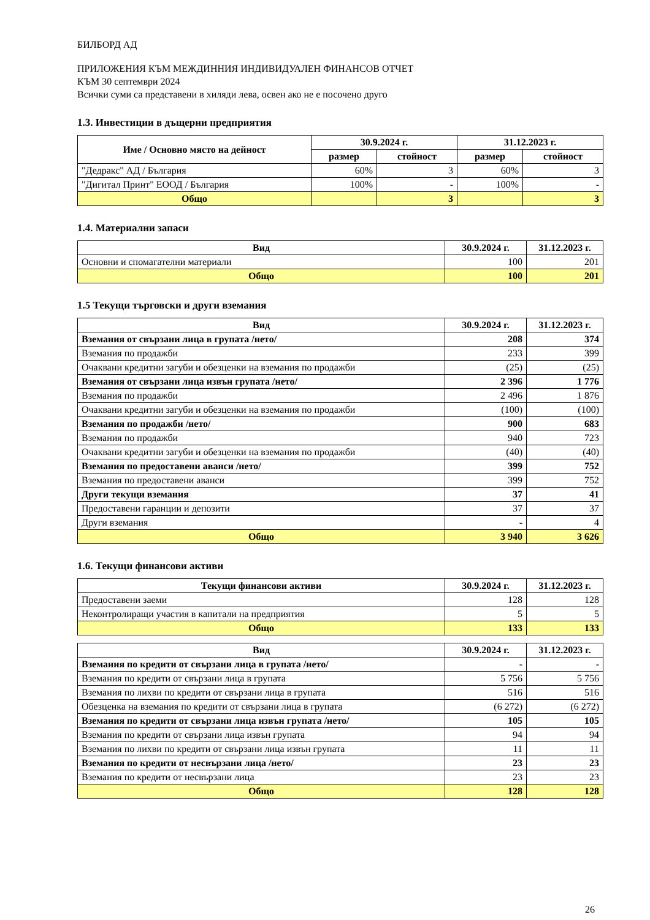БИЛБОРД АД
ПРИЛОЖЕНИЯ КЪМ МЕЖДИННИЯ ИНДИВИДУАЛЕН ФИНАНСОВ ОТЧЕТ
КЪМ 30 септември 2024
Всички суми са представени в хиляди лева, освен ако не е посочено друго
1.3. Инвестиции в дъщерни предприятия
| Име / Основно място на дейност | 30.9.2024 г. | | 31.12.2023 г. | |
| --- | --- | --- | --- | --- |
| | размер | стойност | размер | стойност |
| "Дедракс" АД / България | 60% | 3 | 60% | 3 |
| "Дигитал Принт" ЕООД / България | 100% | - | 100% | - |
| Общо | | 3 | | 3 |
1.4. Материални запаси
| Вид | 30.9.2024 г. | 31.12.2023 г. |
| --- | --- | --- |
| Основни и спомагателни материали | 100 | 201 |
| Общо | 100 | 201 |
1.5 Текущи търговски и други вземания
| Вид | 30.9.2024 г. | 31.12.2023 г. |
| --- | --- | --- |
| Вземания от свързани лица в групата /нето/ | 208 | 374 |
| Вземания по продажби | 233 | 399 |
| Очаквани кредитни загуби и обезценки на вземания по продажби | (25) | (25) |
| Вземания от свързани лица извън групата /нето/ | 2 396 | 1 776 |
| Вземания по продажби | 2 496 | 1 876 |
| Очаквани кредитни загуби и обезценки на вземания по продажби | (100) | (100) |
| Вземания по продажби /нето/ | 900 | 683 |
| Вземания по продажби | 940 | 723 |
| Очаквани кредитни загуби и обезценки на вземания по продажби | (40) | (40) |
| Вземания по предоставени аванси /нето/ | 399 | 752 |
| Вземания по предоставени аванси | 399 | 752 |
| Други текущи вземания | 37 | 41 |
| Предоставени гаранции и депозити | 37 | 37 |
| Други вземания | - | 4 |
| Общо | 3 940 | 3 626 |
1.6. Текущи финансови активи
| Текущи финансови активи | 30.9.2024 г. | 31.12.2023 г. |
| --- | --- | --- |
| Предоставени заеми | 128 | 128 |
| Неконтролиращи участия в капитали на предприятия | 5 | 5 |
| Общо | 133 | 133 |
| Вид | 30.9.2024 г. | 31.12.2023 г. |
| --- | --- | --- |
| Вземания по кредити от свързани лица в групата /нето/ | - | - |
| Вземания по кредити от свързани лица в групата | 5 756 | 5 756 |
| Вземания по лихви по кредити от свързани лица в групата | 516 | 516 |
| Обезценка на вземания по кредити от свързани лица в групата | (6 272) | (6 272) |
| Вземания по кредити от свързани лица извън групата /нето/ | 105 | 105 |
| Вземания по кредити от свързани лица извън групата | 94 | 94 |
| Вземания по лихви по кредити от свързани лица извън групата | 11 | 11 |
| Вземания по кредити от несвързани лица /нето/ | 23 | 23 |
| Вземания по кредити от несвързани лица | 23 | 23 |
| Общо | 128 | 128 |
26